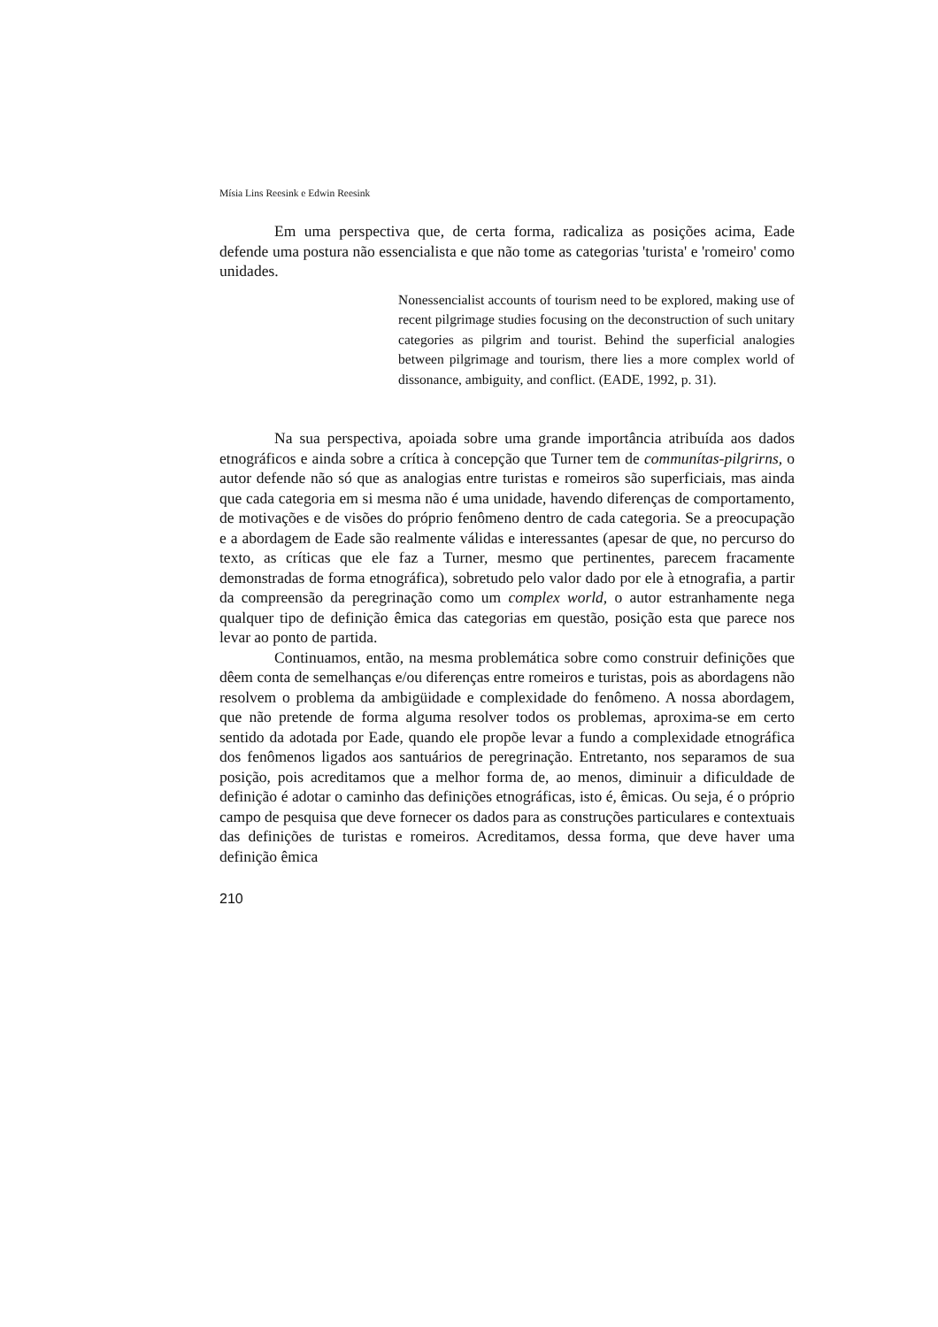Mísia Lins Reesink e Edwin Reesink
Em uma perspectiva que, de certa forma, radicaliza as posições acima, Eade defende uma postura não essencialista e que não tome as categorias 'turista' e 'romeiro' como unidades.
Nonessencialist accounts of tourism need to be explored, making use of recent pilgrimage studies focusing on the deconstruction of such unitary categories as pilgrim and tourist. Behind the superficial analogies between pilgrimage and tourism, there lies a more complex world of dissonance, ambiguity, and conflict. (EADE, 1992, p. 31).
Na sua perspectiva, apoiada sobre uma grande importância atribuída aos dados etnográficos e ainda sobre a crítica à concepção que Turner tem de communítas-pilgrirns, o autor defende não só que as analogias entre turistas e romeiros são superficiais, mas ainda que cada categoria em si mesma não é uma unidade, havendo diferenças de comportamento, de motivações e de visões do próprio fenômeno dentro de cada categoria. Se a preocupação e a abordagem de Eade são realmente válidas e interessantes (apesar de que, no percurso do texto, as críticas que ele faz a Turner, mesmo que pertinentes, parecem fracamente demonstradas de forma etnográfica), sobretudo pelo valor dado por ele à etnografia, a partir da compreensão da peregrinação como um complex world, o autor estranhamente nega qualquer tipo de definição êmica das categorias em questão, posição esta que parece nos levar ao ponto de partida.
Continuamos, então, na mesma problemática sobre como construir definições que dêem conta de semelhanças e/ou diferenças entre romeiros e turistas, pois as abordagens não resolvem o problema da ambigüidade e complexidade do fenômeno. A nossa abordagem, que não pretende de forma alguma resolver todos os problemas, aproxima-se em certo sentido da adotada por Eade, quando ele propõe levar a fundo a complexidade etnográfica dos fenômenos ligados aos santuários de peregrinação. Entretanto, nos separamos de sua posição, pois acreditamos que a melhor forma de, ao menos, diminuir a dificuldade de definição é adotar o caminho das definições etnográficas, isto é, êmicas. Ou seja, é o próprio campo de pesquisa que deve fornecer os dados para as construções particulares e contextuais das definições de turistas e romeiros. Acreditamos, dessa forma, que deve haver uma definição êmica
210